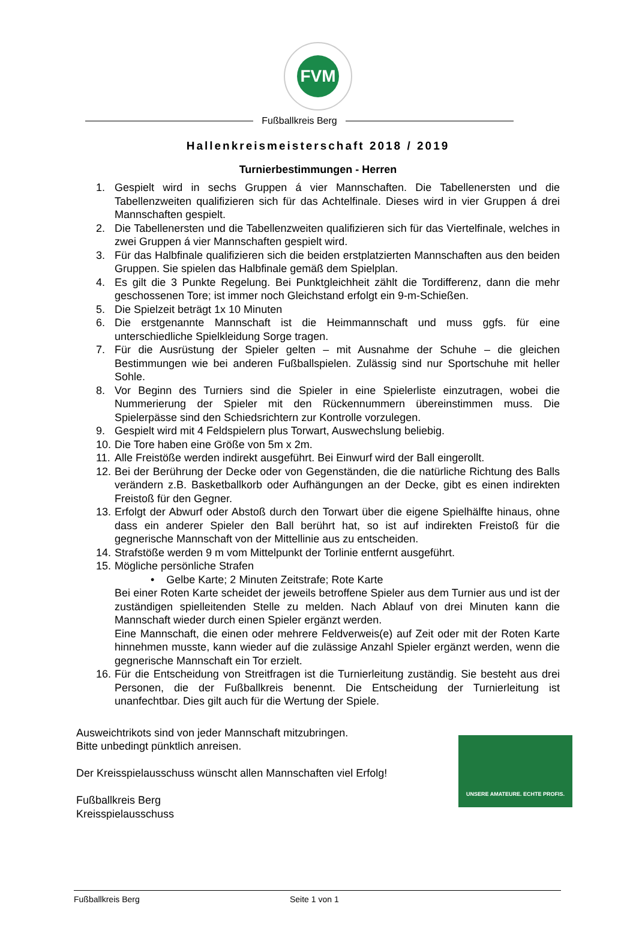FVM
Fußballkreis Berg
Hallenkreismeisterschaft 2018 / 2019
Turnierbestimmungen - Herren
1. Gespielt wird in sechs Gruppen á vier Mannschaften. Die Tabellenersten und die Tabellenzweiten qualifizieren sich für das Achtelfinale. Dieses wird in vier Gruppen á drei Mannschaften gespielt.
2. Die Tabellenersten und die Tabellenzweiten qualifizieren sich für das Viertelfinale, welches in zwei Gruppen á vier Mannschaften gespielt wird.
3. Für das Halbfinale qualifizieren sich die beiden erstplatzierten Mannschaften aus den beiden Gruppen. Sie spielen das Halbfinale gemäß dem Spielplan.
4. Es gilt die 3 Punkte Regelung. Bei Punktgleichheit zählt die Tordifferenz, dann die mehr geschossenen Tore; ist immer noch Gleichstand erfolgt ein 9-m-Schießen.
5. Die Spielzeit beträgt 1x 10 Minuten
6. Die erstgenannte Mannschaft ist die Heimmannschaft und muss ggfs. für eine unterschiedliche Spielkleidung Sorge tragen.
7. Für die Ausrüstung der Spieler gelten – mit Ausnahme der Schuhe – die gleichen Bestimmungen wie bei anderen Fußballspielen. Zulässig sind nur Sportschuhe mit heller Sohle.
8. Vor Beginn des Turniers sind die Spieler in eine Spielerliste einzutragen, wobei die Nummerierung der Spieler mit den Rückennummern übereinstimmen muss. Die Spielerpässe sind den Schiedsrichtern zur Kontrolle vorzulegen.
9. Gespielt wird mit 4 Feldspielern plus Torwart, Auswechslung beliebig.
10. Die Tore haben eine Größe von 5m x 2m.
11. Alle Freistöße werden indirekt ausgeführt. Bei Einwurf wird der Ball eingerollt.
12. Bei der Berührung der Decke oder von Gegenständen, die die natürliche Richtung des Balls verändern z.B. Basketballkorb oder Aufhängungen an der Decke, gibt es einen indirekten Freistoß für den Gegner.
13. Erfolgt der Abwurf oder Abstoß durch den Torwart über die eigene Spielhälfte hinaus, ohne dass ein anderer Spieler den Ball berührt hat, so ist auf indirekten Freistoß für die gegnerische Mannschaft von der Mittellinie aus zu entscheiden.
14. Strafstöße werden 9 m vom Mittelpunkt der Torlinie entfernt ausgeführt.
15. Mögliche persönliche Strafen
• Gelbe Karte; 2 Minuten Zeitstrafe; Rote Karte
Bei einer Roten Karte scheidet der jeweils betroffene Spieler aus dem Turnier aus und ist der zuständigen spielleitenden Stelle zu melden. Nach Ablauf von drei Minuten kann die Mannschaft wieder durch einen Spieler ergänzt werden.
Eine Mannschaft, die einen oder mehrere Feldverweis(e) auf Zeit oder mit der Roten Karte hinnehmen musste, kann wieder auf die zulässige Anzahl Spieler ergänzt werden, wenn die gegnerische Mannschaft ein Tor erzielt.
16. Für die Entscheidung von Streitfragen ist die Turnierleitung zuständig. Sie besteht aus drei Personen, die der Fußballkreis benennt. Die Entscheidung der Turnierleitung ist unanfechtbar. Dies gilt auch für die Wertung der Spiele.
Ausweichtrikots sind von jeder Mannschaft mitzubringen.
Bitte unbedingt pünktlich anreisen.
Der Kreisspielausschuss wünscht allen Mannschaften viel Erfolg!
Fußballkreis Berg
Kreisspielausschuss
UNSERE AMATEURE. ECHTE PROFIS.
Fußballkreis Berg Seite 1 von 1